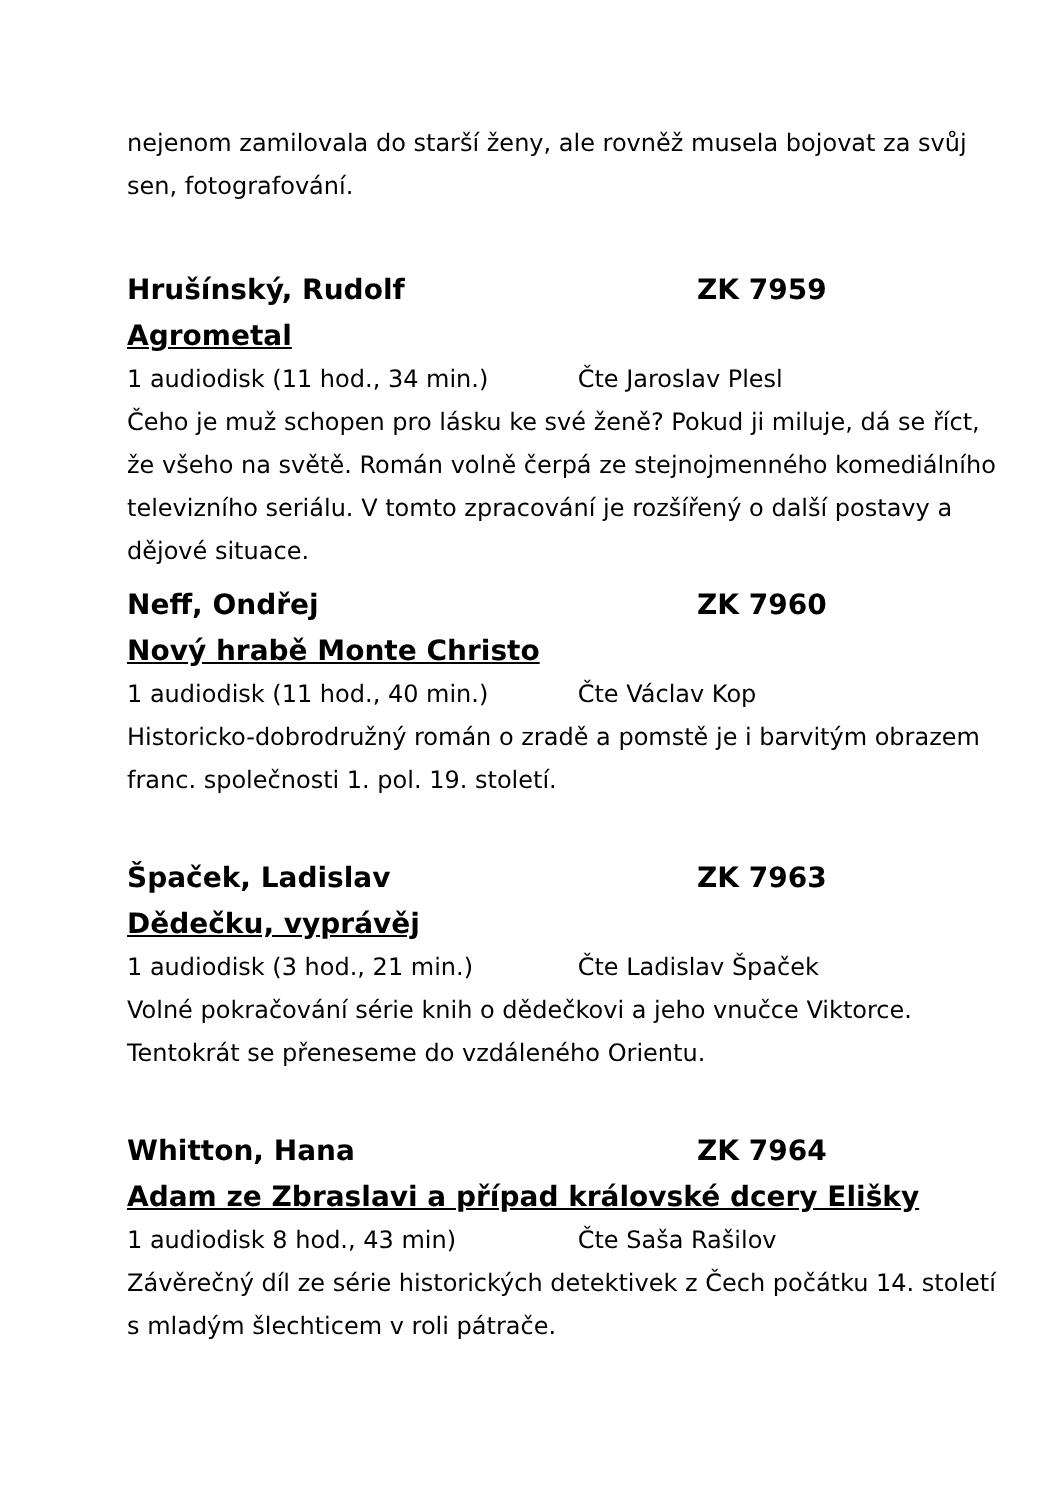nejenom zamilovala do starší ženy, ale rovněž musela bojovat za svůj sen, fotografování.
Hrušínský, Rudolf ZK 7959
Agrometal
1 audiodisk (11 hod., 34 min.) Čte Jaroslav Plesl
Čeho je muž schopen pro lásku ke své ženě? Pokud ji miluje, dá se říct, že všeho na světě. Román volně čerpá ze stejnojmenného komediálního televizního seriálu. V tomto zpracování je rozšířený o další postavy a dějové situace.
Neff, Ondřej ZK 7960
Nový hrabě Monte Christo
1 audiodisk (11 hod., 40 min.) Čte Václav Kop
Historicko-dobrodružný román o zradě a pomstě je i barvitým obrazem franc. společnosti 1. pol. 19. století.
Špaček, Ladislav ZK 7963
Dědečku, vyprávěj
1 audiodisk (3 hod., 21 min.) Čte Ladislav Špaček
Volné pokračování série knih o dědečkovi a jeho vnučce Viktorce. Tentokrát se přeneseme do vzdáleného Orientu.
Whitton, Hana ZK 7964
Adam ze Zbraslavi a případ královské dcery Elišky
1 audiodisk 8 hod., 43 min) Čte Saša Rašilov
Závěrečný díl ze série historických detektivek z Čech počátku 14. století s mladým šlechticem v roli pátrače.